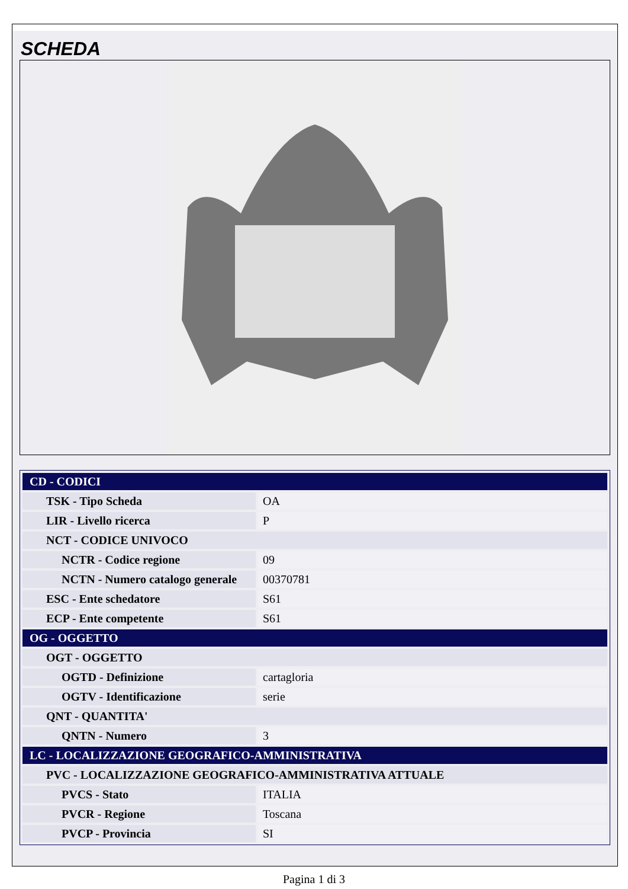SCHEDA
| CD - CODICI | |
| TSK - Tipo Scheda | OA |
| LIR - Livello ricerca | P |
| NCT - CODICE UNIVOCO | |
| NCTR - Codice regione | 09 |
| NCTN - Numero catalogo generale | 00370781 |
| ESC - Ente schedatore | S61 |
| ECP - Ente competente | S61 |
| OG - OGGETTO | |
| OGT - OGGETTO | |
| OGTD - Definizione | cartagloria |
| OGTV - Identificazione | serie |
| QNT - QUANTITA' | |
| QNTN - Numero | 3 |
| LC - LOCALIZZAZIONE GEOGRAFICO-AMMINISTRATIVA | |
| PVC - LOCALIZZAZIONE GEOGRAFICO-AMMINISTRATIVA ATTUALE | |
| PVCS - Stato | ITALIA |
| PVCR - Regione | Toscana |
| PVCP - Provincia | SI |
Pagina 1 di 3